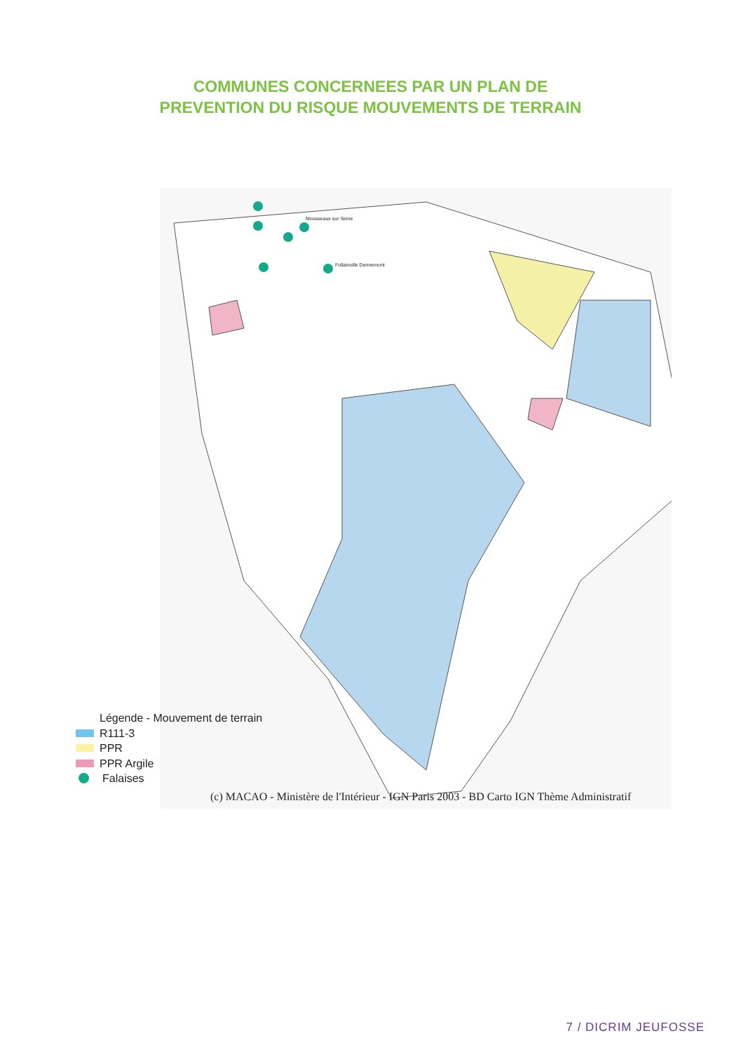COMMUNES CONCERNEES PAR UN PLAN DE
PREVENTION DU RISQUE MOUVEMENTS DE TERRAIN
Mousseaux sur Seine
Follainville Dennemont
Légende - Mouvement de terrain
R111-3
PPR
PPR Argile
Falaises
(c) MACAO - Ministère de l'Intérieur - IGN Paris 2003 - BD Carto IGN Thème Administratif
7 / DICRIM JEUFOSSE